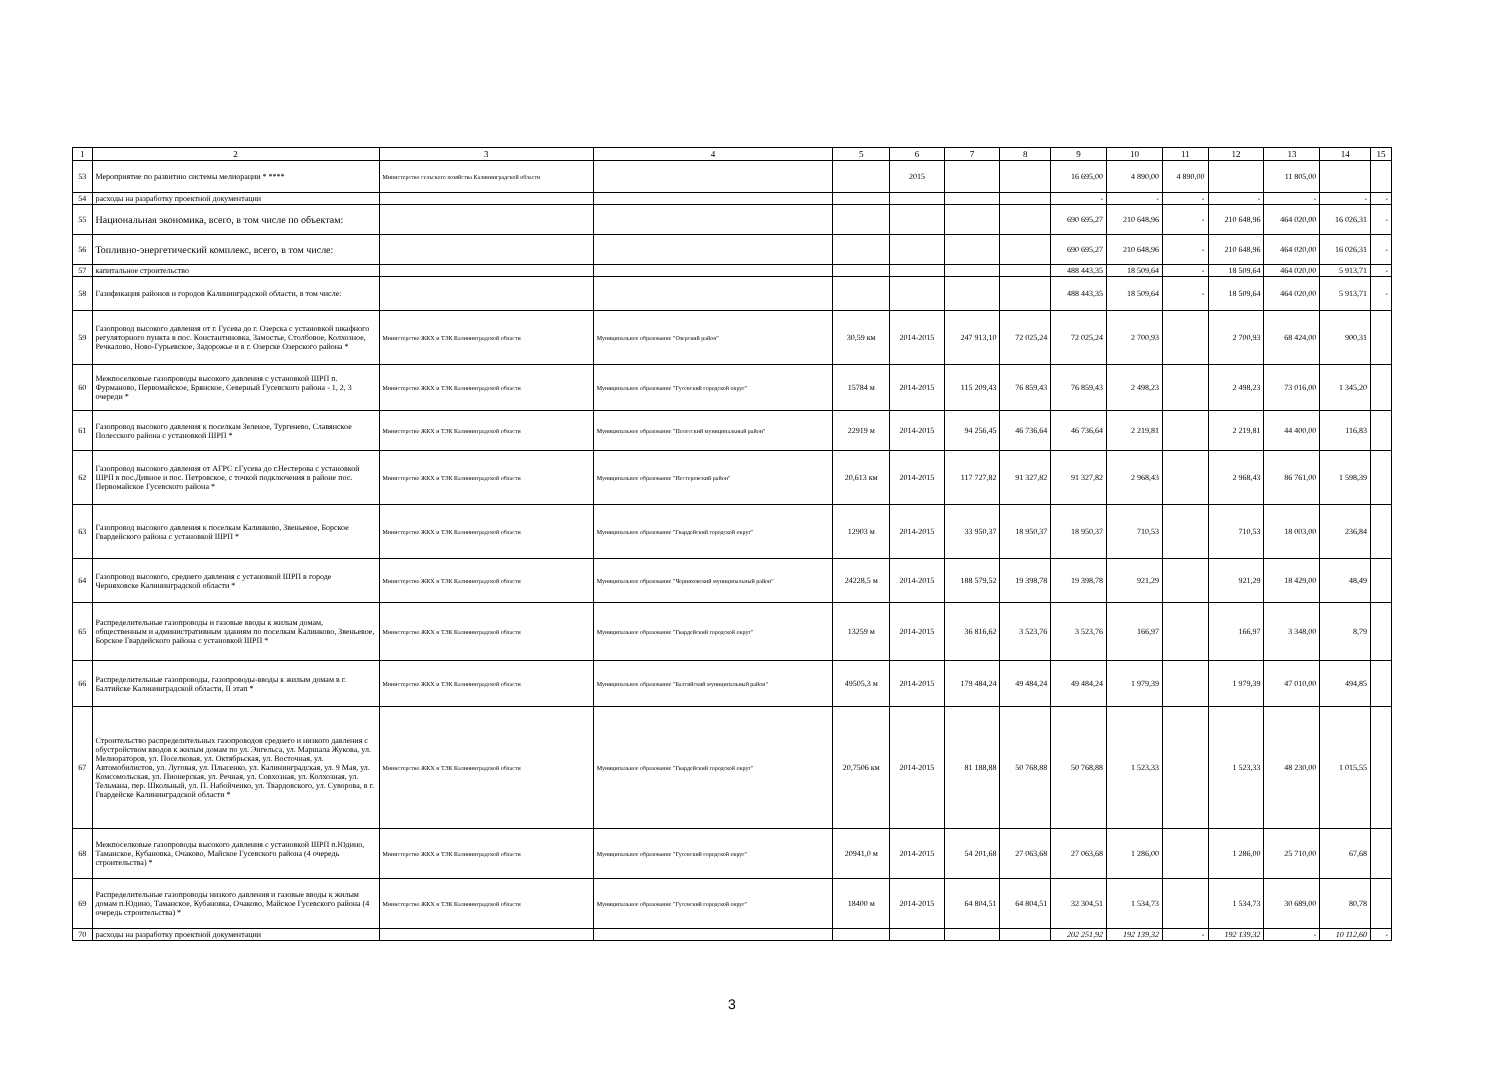| 1 | 2 | 3 | 4 | 5 | 6 | 7 | 8 | 9 | 10 | 11 | 12 | 13 | 14 | 15 |
| --- | --- | --- | --- | --- | --- | --- | --- | --- | --- | --- | --- | --- | --- | --- |
| 53 | Мероприятие по развитию системы мелиорации * **** | Министерство сельского хозяйства Калининградской области | | | 2015 | | | 16 695,00 | 4 890,00 | 4 890,00 | | 11 805,00 | | |
| 54 | расходы на разработку проектной документации | | | | | | | - | - | - | - | - | - | - |
| 55 | Национальная экономика, всего, в том числе по объектам: | | | | | | | 690 695,27 | 210 648,96 | - | 210 648,96 | 464 020,00 | 16 026,31 | - |
| 56 | Топливно-энергетический комплекс, всего, в том числе: | | | | | | | 690 695,27 | 210 648,96 | - | 210 648,96 | 464 020,00 | 16 026,31 | - |
| 57 | капитальное строительство | | | | | | | 488 443,35 | 18 509,64 | - | 18 509,64 | 464 020,00 | 5 913,71 | - |
| 58 | Газификация районов и городов Калининградской области, в том числе: | | | | | | | 488 443,35 | 18 509,64 | - | 18 509,64 | 464 020,00 | 5 913,71 | - |
| 59 | Газопровод высокого давления от г. Гусева до г. Озерска с установкой шкафного регуляторного пункта в пос. Константиновка, Замостье, Столбовое, Колхозное, Речкалово, Ново-Гурьевское, Задорожье и в г. Озерске Озерского района * | Министерство ЖКХ и ТЭК Калининградской области | Муниципальное образование "Озерский район" | 30,59 км | 2014-2015 | 247 913,10 | 72 025,24 | 72 025,24 | 2 700,93 | | 2 700,93 | 68 424,00 | 900,31 | |
| 60 | Межпоселковые газопроводы высокого давления с установкой ШРП п. Фурманово, Первомайское, Брянское, Северный Гусевского района - 1, 2, 3 очереди * | Министерство ЖКХ и ТЭК Калининградской области | Муниципальное образование "Гусевский городской округ" | 15784 м | 2014-2015 | 115 209,43 | 76 859,43 | 76 859,43 | 2 498,23 | | 2 498,23 | 73 016,00 | 1 345,20 | |
| 61 | Газопровод высокого давления к поселкам Зеленое, Тургенево, Славянское Полесского района с установкой ШРП * | Министерство ЖКХ и ТЭК Калининградской области | Муниципальное образование "Полесский муниципальный район" | 22919 м | 2014-2015 | 94 256,45 | 46 736,64 | 46 736,64 | 2 219,81 | | 2 219,81 | 44 400,00 | 116,83 | |
| 62 | Газопровод высокого давления от АГРС г.Гусева до г.Нестерова с установкой ШРП в пос.Дивное и пос. Петровское, с точкой подключения в районе пос. Первомайское Гусевского района * | Министерство ЖКХ и ТЭК Калининградской области | Муниципальное образование "Нестеровский район" | 20,613 км | 2014-2015 | 117 727,82 | 91 327,82 | 91 327,82 | 2 968,43 | | 2 968,43 | 86 761,00 | 1 598,39 | |
| 63 | Газопровод высокого давления к поселкам Калинково, Звеньевое, Борское Гвардейского района с установкой ШРП * | Министерство ЖКХ и ТЭК Калининградской области | Муниципальное образование "Гвардейский городской округ" | 12903 м | 2014-2015 | 33 950,37 | 18 950,37 | 18 950,37 | 710,53 | | 710,53 | 18 003,00 | 236,84 | |
| 64 | Газопровод высокого, среднего давления с установкой ШРП в городе Черняховске Калининградской области * | Министерство ЖКХ и ТЭК Калининградской области | Муниципальное образование "Черняховский муниципальный район" | 24228,5 м | 2014-2015 | 188 579,52 | 19 398,78 | 19 398,78 | 921,29 | | 921,29 | 18 429,00 | 48,49 | |
| 65 | Распределительные газопроводы и газовые вводы к жилым домам, общественным и административным зданиям по поселкам Калинково, Звеньевое, Борское Гвардейского района с установкой ШРП * | Министерство ЖКХ и ТЭК Калининградской области | Муниципальное образование "Гвардейский городской округ" | 13259 м | 2014-2015 | 36 816,62 | 3 523,76 | 3 523,76 | 166,97 | | 166,97 | 3 348,00 | 8,79 | |
| 66 | Распределительные газопроводы, газопроводы-вводы к жилым домам в г. Балтийске Калининградской области, II этап * | Министерство ЖКХ и ТЭК Калининградской области | Муниципальное образование "Балтийский муниципальный район" | 49505,3 м | 2014-2015 | 179 484,24 | 49 484,24 | 49 484,24 | 1 979,39 | | 1 979,39 | 47 010,00 | 494,85 | |
| 67 | Строительство распределительных газопроводов среднего и низкого давления с обустройством вводов к жилым домам по ул. Энгельса, ул. Маршала Жукова, ул. Мелиораторов, ул. Поселковая, ул. Октябрьская, ул. Восточная, ул. Автомобилистов, ул. Луговая, ул. Плысенко, ул. Калининградская, ул. 9 Мая, ул. Комсомольская, ул. Пионерская, ул. Речная, ул. Совхозная, ул. Колхозная, ул. Тельмана, пер. Школьный, ул. П. Набойченко, ул. Твардовского, ул. Суворова, в г. Гвардейске Калининградской области * | Министерство ЖКХ и ТЭК Калининградской области | Муниципальное образование "Гвардейский городской округ" | 20,7506 км | 2014-2015 | 81 188,88 | 50 768,88 | 50 768,88 | 1 523,33 | | 1 523,33 | 48 230,00 | 1 015,55 | |
| 68 | Межпоселковые газопроводы высокого давления с установкой ШРП п.Юдино, Таманское, Кубановка, Очаково, Майское Гусевского района (4 очередь строительства) * | Министерство ЖКХ и ТЭК Калининградской области | Муниципальное образование "Гусевский городской округ" | 20941,0 м | 2014-2015 | 54 201,68 | 27 063,68 | 27 063,68 | 1 286,00 | | 1 286,00 | 25 710,00 | 67,68 | |
| 69 | Распределительные газопроводы низкого давления и газовые вводы к жилым домам п.Юдино, Таманское, Кубановка, Очаково, Майское Гусевского района (4 очередь строительства) * | Министерство ЖКХ и ТЭК Калининградской области | Муниципальное образование "Гусевский городской округ" | 18400 м | 2014-2015 | 64 804,51 | 64 804,51 | 32 304,51 | 1 534,73 | | 1 534,73 | 30 689,00 | 80,78 | |
| 70 | расходы на разработку проектной документации | | | | | | | 202 251,92 | 192 139,32 | - | 192 139,32 | - | 10 112,60 | - |
3